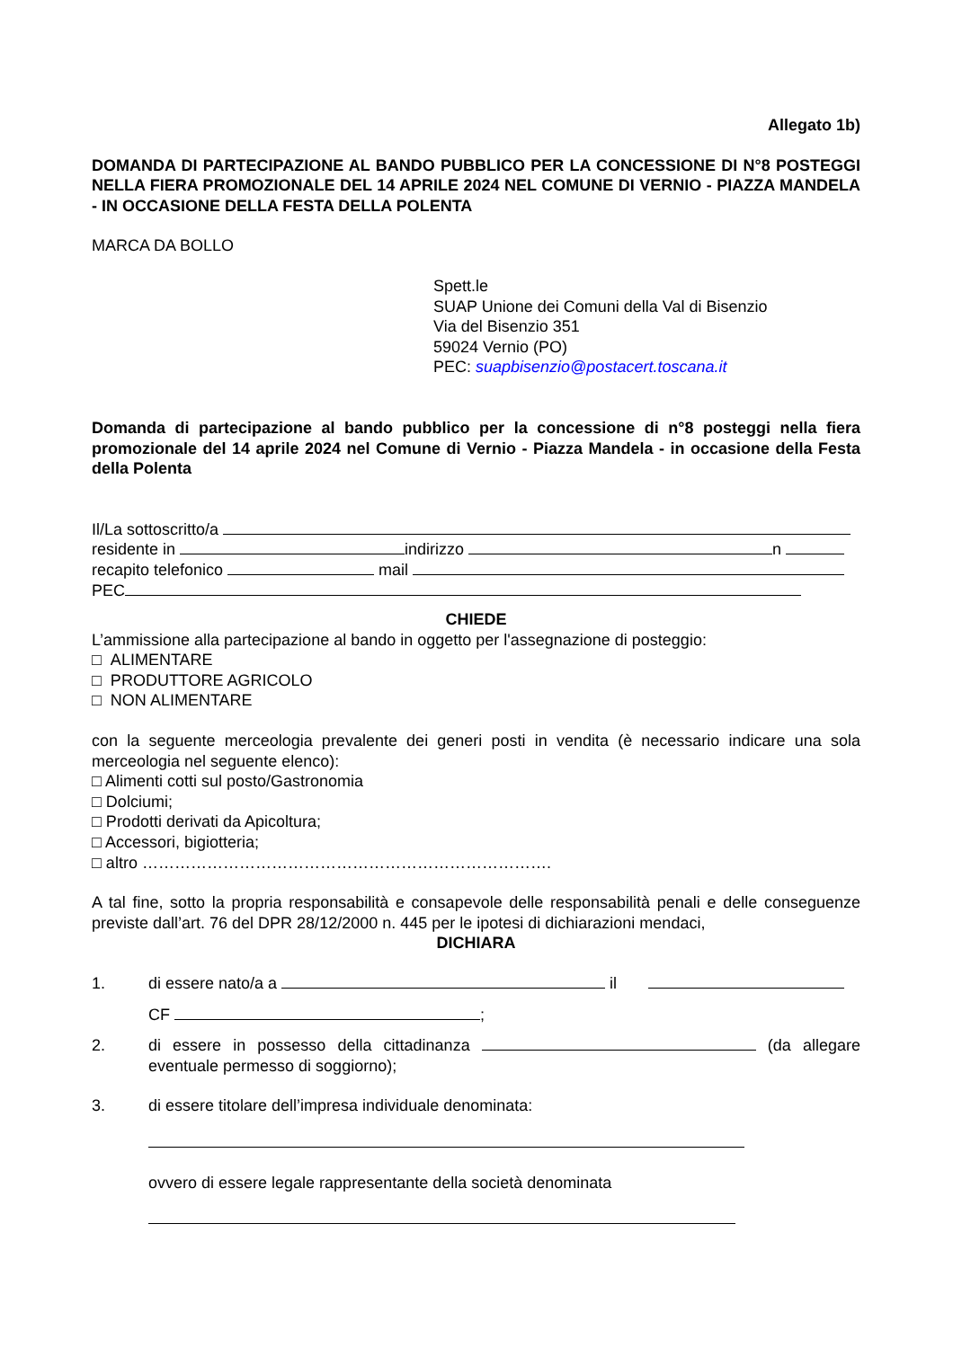Allegato 1b)
DOMANDA DI PARTECIPAZIONE AL BANDO PUBBLICO PER LA CONCESSIONE DI N°8 POSTEGGI NELLA FIERA PROMOZIONALE DEL 14 APRILE 2024 NEL COMUNE DI VERNIO - PIAZZA MANDELA - IN OCCASIONE DELLA FESTA DELLA POLENTA
MARCA DA BOLLO
Spett.le
SUAP Unione dei Comuni della Val di Bisenzio
Via del Bisenzio 351
59024 Vernio (PO)
PEC: suapbisenzio@postacert.toscana.it
Domanda di partecipazione al bando pubblico per la concessione di n°8 posteggi nella fiera promozionale del 14 aprile 2024 nel Comune di Vernio - Piazza Mandela - in occasione della Festa della Polenta
Il/La sottoscritto/a
residente in indirizzo n
recapito telefonico mail
PEC
CHIEDE
L’ammissione alla partecipazione al bando in oggetto per l'assegnazione di posteggio:
□ ALIMENTARE
□ PRODUTTORE AGRICOLO
□ NON ALIMENTARE
con la seguente merceologia prevalente dei generi posti in vendita (è necessario indicare una sola merceologia nel seguente elenco):
□ Alimenti cotti sul posto/Gastronomia
□ Dolciumi;
□ Prodotti derivati da Apicoltura;
□ Accessori, bigiotteria;
□ altro ………………………………………………………………….
A tal fine, sotto la propria responsabilità e consapevole delle responsabilità penali e delle conseguenze previste dall’art. 76 del DPR 28/12/2000 n. 445 per le ipotesi di dichiarazioni mendaci,
DICHIARA
1. di essere nato/a a il
CF ;
2. di essere in possesso della cittadinanza (da allegare eventuale permesso di soggiorno);
3. di essere titolare dell’impresa individuale denominata:
ovvero di essere legale rappresentante della società denominata